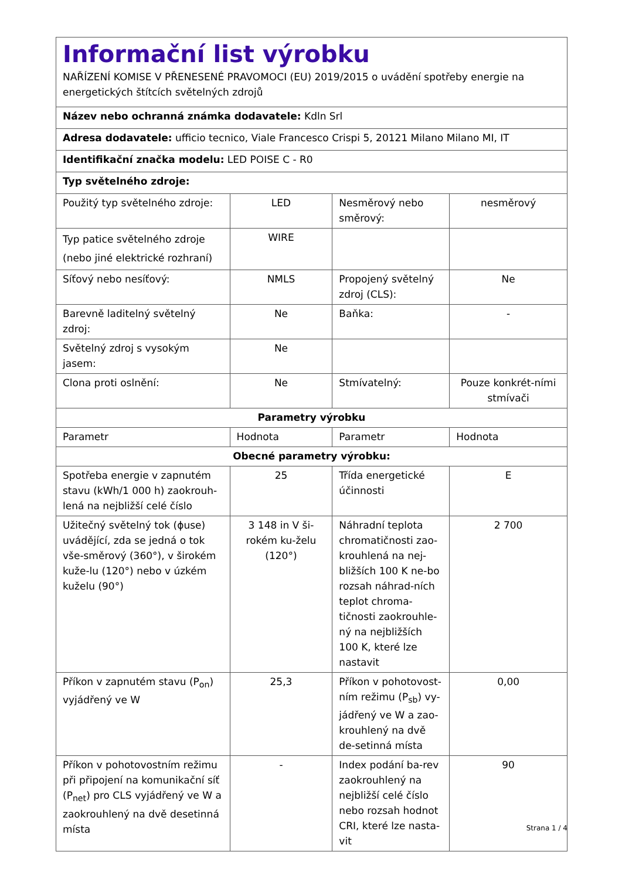| Informační list výrobku NAŘÍZENÍ KOMISE V PŘENESENÉ PRAVOMOCI (EU) 2019/2015 o uvádění spotřeby energie na energetických štítcích světelných zdrojů | | | |
| Název nebo ochranná známka dodavatele: Kdln Srl | | | |
| Adresa dodavatele: ufficio tecnico, Viale Francesco Crispi 5, 20121 Milano Milano MI, IT | | | |
| Identifikační značka modelu: LED POISE C - R0 | | | |
| Typ světelného zdroje: | | | |
| Použitý typ světelného zdroje: | LED | Nesměrový nebo směrový: | nesměrový |
| Typ patice světelného zdroje (nebo jiné elektrické rozhraní) | WIRE | | |
| Síťový nebo nesíťový: | NMLS | Propojený světelný zdroj (CLS): | Ne |
| Barevně laditelný světelný zdroj: | Ne | Baňka: | - |
| Světelný zdroj s vysokým jasem: | Ne | | |
| Clona proti oslnění: | Ne | Stmívatelný: | Pouze konkrét-ními stmívači |
| Parametry výrobku | | | |
| Parametr | Hodnota | Parametr | Hodnota |
| Obecné parametry výrobku: | | | |
| Spotřeba energie v zapnutém stavu (kWh/1 000 h) zaokrouh-lená na nejbližší celé číslo | 25 | Třída energetické účinnosti | E |
| Užitečný světelný tok (ϕuse) uvádějící, zda se jedná o tok vše-směrový (360°), v širokém kuže-lu (120°) nebo v úzkém kuželu (90°) | 3 148 in V ši-rokém ku-želu (120°) | Náhradní teplota chromatičnosti zao-krouhlená na nej-bližších 100 K ne-bo rozsah náhrad-ních teplot chroma-tičnosti zaokrouhle-ný na nejbližších 100 K, které lze nastavit | 2 700 |
| Příkon v zapnutém stavu (P<sub>on</sub>) vyjádřený ve W | 25,3 | Příkon v pohotovost-ním režimu (P<sub>sb</sub>) vy-jádřený ve W a zao-krouhlený na dvě de-setinná místa | 0,00 |
| Příkon v pohotovostním režimu při připojení na komunikační síť (P<sub>net</sub>) pro CLS vyjádřený ve W a zaokrouhlený na dvě desetinná místa | - | Index podání ba-rev zaokrouhlený na nejbližší celé číslo nebo rozsah hodnot CRI, které lze nasta-vit | 90 |
Strana 1 / 4